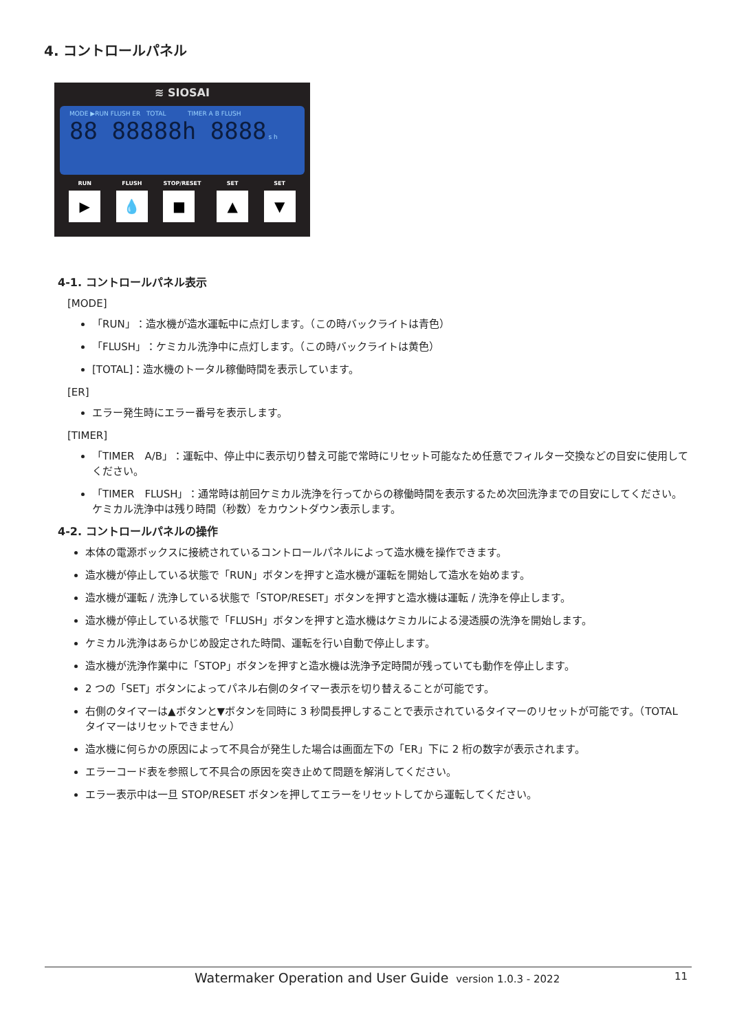4. コントロールパネル
≋ SIOSAI
MODE ▶RUN FLUSH ER TOTAL TIMER A B FLUSH
88 88888h 8888 s h
RUN
▶
FLUSH
💧
STOP/RESET
■
SET
▲
SET
▼
4-1. コントロールパネル表示
[MODE]
「RUN」：造水機が造水運転中に点灯します。（この時バックライトは青色）
「FLUSH」：ケミカル洗浄中に点灯します。（この時バックライトは黄色）
[TOTAL]：造水機のトータル稼働時間を表示しています。
[ER]
エラー発生時にエラー番号を表示します。
[TIMER]
「TIMER　A/B」：運転中、停止中に表示切り替え可能で常時にリセット可能なため任意でフィルター交換などの目安に使用してください。
「TIMER　FLUSH」：通常時は前回ケミカル洗浄を行ってからの稼働時間を表示するため次回洗浄までの目安にしてください。ケミカル洗浄中は残り時間（秒数）をカウントダウン表示します。
4-2. コントロールパネルの操作
本体の電源ボックスに接続されているコントロールパネルによって造水機を操作できます。
造水機が停止している状態で「RUN」ボタンを押すと造水機が運転を開始して造水を始めます。
造水機が運転 / 洗浄している状態で「STOP/RESET」ボタンを押すと造水機は運転 / 洗浄を停止します。
造水機が停止している状態で「FLUSH」ボタンを押すと造水機はケミカルによる浸透膜の洗浄を開始します。
ケミカル洗浄はあらかじめ設定された時間、運転を行い自動で停止します。
造水機が洗浄作業中に「STOP」ボタンを押すと造水機は洗浄予定時間が残っていても動作を停止します。
2 つの「SET」ボタンによってパネル右側のタイマー表示を切り替えることが可能です。
右側のタイマーは▲ボタンと▼ボタンを同時に 3 秒間長押しすることで表示されているタイマーのリセットが可能です。（TOTAL タイマーはリセットできません）
造水機に何らかの原因によって不具合が発生した場合は画面左下の「ER」下に 2 桁の数字が表示されます。
エラーコード表を参照して不具合の原因を突き止めて問題を解消してください。
エラー表示中は一旦 STOP/RESET ボタンを押してエラーをリセットしてから運転してください。
Watermaker Operation and User Guide version 1.0.3 - 2022 11